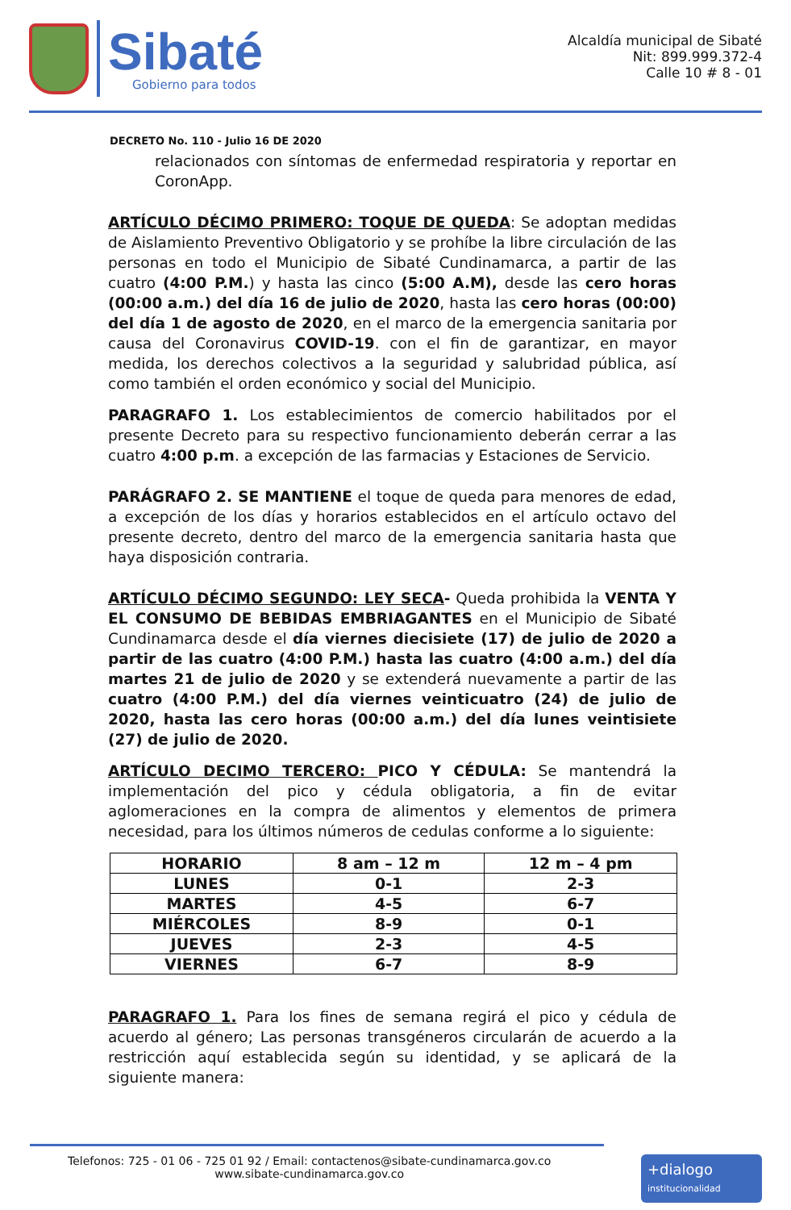Sibaté
Gobierno para todos
Alcaldía municipal de Sibaté
Nit: 899.999.372-4
Calle 10 # 8 - 01
DECRETO No. 110 - Julio 16 DE 2020
relacionados con síntomas de enfermedad respiratoria y reportar en CoronApp.
ARTÍCULO DÉCIMO PRIMERO: TOQUE DE QUEDA: Se adoptan medidas de Aislamiento Preventivo Obligatorio y se prohíbe la libre circulación de las personas en todo el Municipio de Sibaté Cundinamarca, a partir de las cuatro (4:00 P.M.) y hasta las cinco (5:00 A.M), desde las cero horas (00:00 a.m.) del día 16 de julio de 2020, hasta las cero horas (00:00) del día 1 de agosto de 2020, en el marco de la emergencia sanitaria por causa del Coronavirus COVID-19. con el fin de garantizar, en mayor medida, los derechos colectivos a la seguridad y salubridad pública, así como también el orden económico y social del Municipio.
PARAGRAFO 1. Los establecimientos de comercio habilitados por el presente Decreto para su respectivo funcionamiento deberán cerrar a las cuatro 4:00 p.m. a excepción de las farmacias y Estaciones de Servicio.
PARÁGRAFO 2. SE MANTIENE el toque de queda para menores de edad, a excepción de los días y horarios establecidos en el artículo octavo del presente decreto, dentro del marco de la emergencia sanitaria hasta que haya disposición contraria.
ARTÍCULO DÉCIMO SEGUNDO: LEY SECA- Queda prohibida la VENTA Y EL CONSUMO DE BEBIDAS EMBRIAGANTES en el Municipio de Sibaté Cundinamarca desde el día viernes diecisiete (17) de julio de 2020 a partir de las cuatro (4:00 P.M.) hasta las cuatro (4:00 a.m.) del día martes 21 de julio de 2020 y se extenderá nuevamente a partir de las cuatro (4:00 P.M.) del día viernes veinticuatro (24) de julio de 2020, hasta las cero horas (00:00 a.m.) del día lunes veintisiete (27) de julio de 2020.
ARTÍCULO DECIMO TERCERO: PICO Y CÉDULA: Se mantendrá la implementación del pico y cédula obligatoria, a fin de evitar aglomeraciones en la compra de alimentos y elementos de primera necesidad, para los últimos números de cedulas conforme a lo siguiente:
| HORARIO | 8 am – 12 m | 12 m – 4 pm |
| --- | --- | --- |
| LUNES | 0-1 | 2-3 |
| MARTES | 4-5 | 6-7 |
| MIÉRCOLES | 8-9 | 0-1 |
| JUEVES | 2-3 | 4-5 |
| VIERNES | 6-7 | 8-9 |
PARAGRAFO 1. Para los fines de semana regirá el pico y cédula de acuerdo al género; Las personas transgéneros circularán de acuerdo a la restricción aquí establecida según su identidad, y se aplicará de la siguiente manera:
Telefonos: 725 - 01 06 - 725 01 92 / Email: contactenos@sibate-cundinamarca.gov.co
www.sibate-cundinamarca.gov.co
+dialogo
institucionalidad